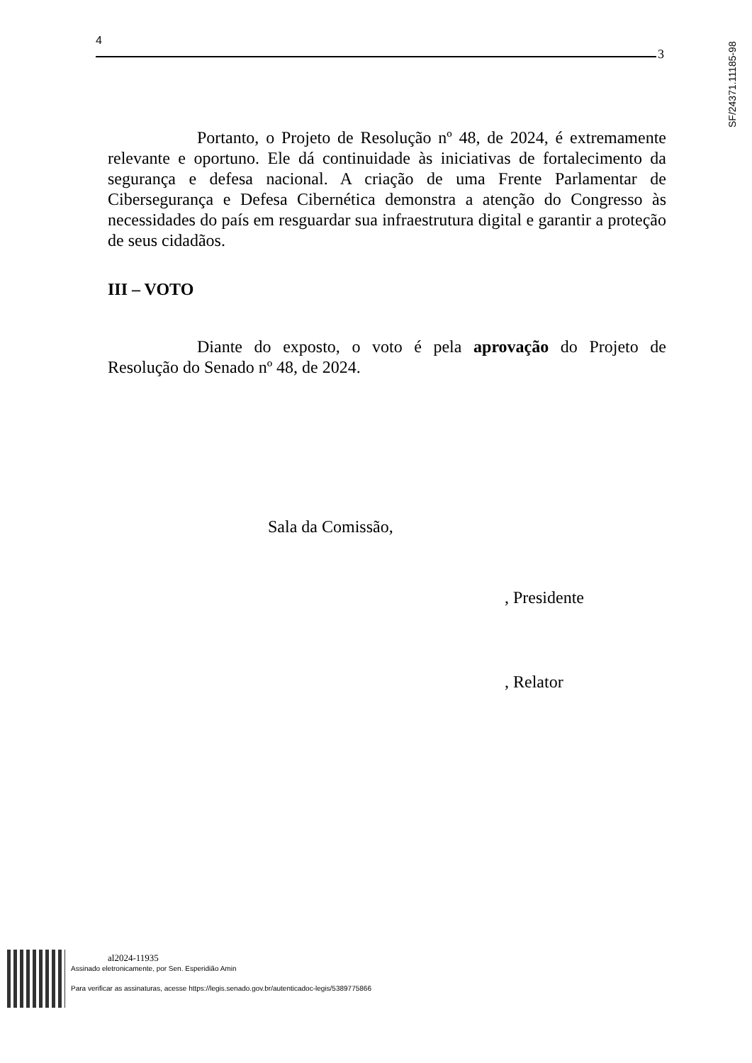4
3
SF/24371.11185-98
Portanto, o Projeto de Resolução nº 48, de 2024, é extremamente relevante e oportuno. Ele dá continuidade às iniciativas de fortalecimento da segurança e defesa nacional. A criação de uma Frente Parlamentar de Cibersegurança e Defesa Cibernética demonstra a atenção do Congresso às necessidades do país em resguardar sua infraestrutura digital e garantir a proteção de seus cidadãos.
III – VOTO
Diante do exposto, o voto é pela aprovação do Projeto de Resolução do Senado nº 48, de 2024.
Sala da Comissão,
, Presidente
, Relator
al2024-11935
Assinado eletronicamente, por Sen. Esperidião Amin
Para verificar as assinaturas, acesse https://legis.senado.gov.br/autenticadoc-legis/5389775866